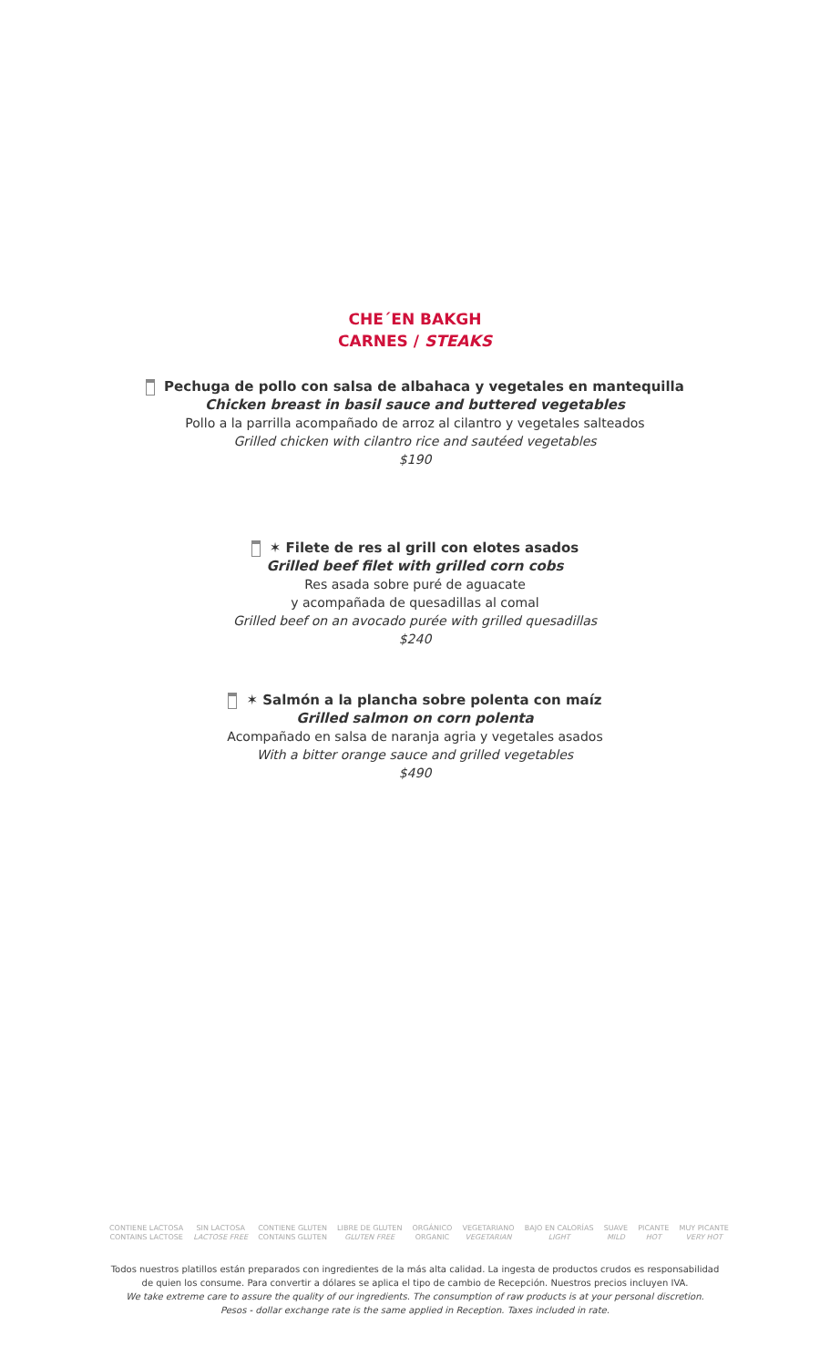CHE´EN BAKGH
CARNES / STEAKS
Pechuga de pollo con salsa de albahaca y vegetales en mantequilla
Chicken breast in basil sauce and buttered vegetables
Pollo a la parrilla acompañado de arroz al cilantro y vegetales salteados
Grilled chicken with cilantro rice and sautéed vegetables
$190
✶ Filete de res al grill con elotes asados
Grilled beef filet with grilled corn cobs
Res asada sobre puré de aguacate
y acompañada de quesadillas al comal
Grilled beef on an avocado purée with grilled quesadillas
$240
✶ Salmón a la plancha sobre polenta con maíz
Grilled salmon on corn polenta
Acompañado en salsa de naranja agria y vegetales asados
With a bitter orange sauce and grilled vegetables
$490
CONTIENE LACTOSA
CONTAINS LACTOSE
SIN LACTOSA
LACTOSE FREE
CONTIENE GLUTEN
CONTAINS GLUTEN
LIBRE DE GLUTEN
GLUTEN FREE
ORGÁNICO
ORGANIC
VEGETARIANO
VEGETARIAN
BAJO EN CALORÍAS
LIGHT
SUAVE
MILD
PICANTE
HOT
MUY PICANTE
VERY HOT
Todos nuestros platillos están preparados con ingredientes de la más alta calidad. La ingesta de productos crudos es responsabilidad
de quien los consume. Para convertir a dólares se aplica el tipo de cambio de Recepción. Nuestros precios incluyen IVA.
We take extreme care to assure the quality of our ingredients. The consumption of raw products is at your personal discretion.
Pesos - dollar exchange rate is the same applied in Reception. Taxes included in rate.